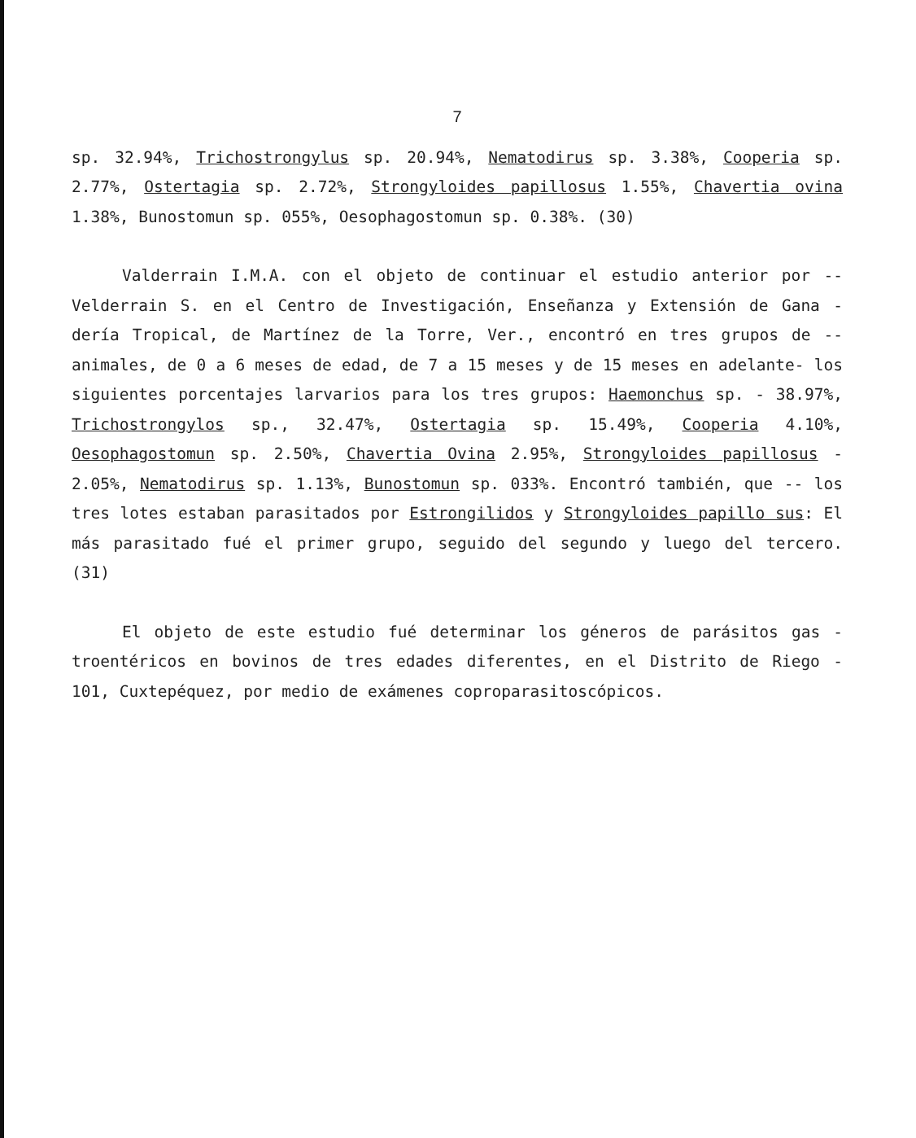7
sp. 32.94%, Trichostrongylus sp. 20.94%, Nematodirus sp. 3.38%, Cooperia sp. 2.77%, Ostertagia sp. 2.72%, Strongyloides papillosus 1.55%, Chavertia ovina 1.38%, Bunostomun sp. 055%, Oesophagostomun sp. 0.38%. (30)
Valderrain I.M.A. con el objeto de continuar el estudio anterior por -- Velderrain S. en el Centro de Investigación, Enseñanza y Extensión de Gana - dería Tropical, de Martínez de la Torre, Ver., encontró en tres grupos de -- animales, de 0 a 6 meses de edad, de 7 a 15 meses y de 15 meses en adelante- los siguientes porcentajes larvarios para los tres grupos: Haemonchus sp. - 38.97%, Trichostrongylos sp., 32.47%, Ostertagia sp. 15.49%, Cooperia 4.10%, Oesophagostomun sp. 2.50%, Chavertia Ovina 2.95%, Strongyloides papillosus - 2.05%, Nematodirus sp. 1.13%, Bunostomun sp. 033%. Encontró también, que -- los tres lotes estaban parasitados por Estrongilidos y Strongyloides papillo sus: El más parasitado fué el primer grupo, seguido del segundo y luego del tercero. (31)
El objeto de este estudio fué determinar los géneros de parásitos gas - troentéricos en bovinos de tres edades diferentes, en el Distrito de Riego - 101, Cuxtepéquez, por medio de exámenes coproparasitoscópicos.